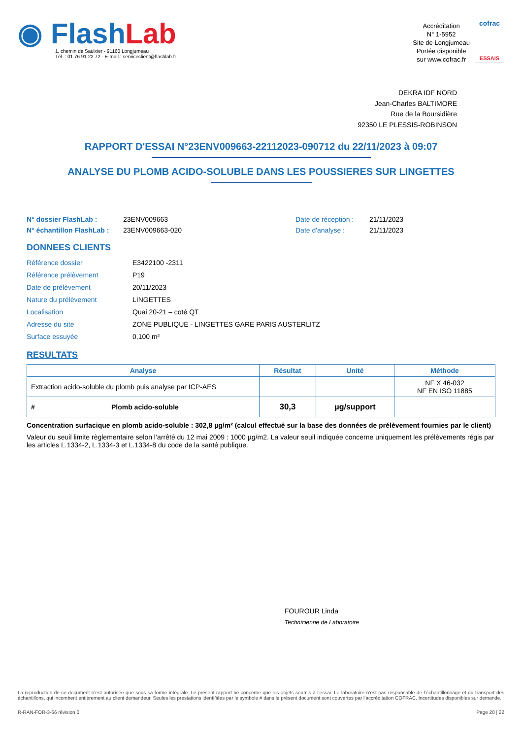◉ FlashLab
1, chemin de Saulxier - 91160 Longjumeau
Tél. : 01 76 91 22 72 - E-mail : serviceclient@flashlab.fr
Accréditation
N° 1-5952
Site de Longjumeau
Portée disponible
sur www.cofrac.fr
cofrac
ESSAIS
DEKRA IDF NORD
Jean-Charles BALTIMORE
Rue de la Boursidière
92350 LE PLESSIS-ROBINSON
RAPPORT D'ESSAI N°23ENV009663-22112023-090712 du 22/11/2023 à 09:07
ANALYSE DU PLOMB ACIDO-SOLUBLE DANS LES POUSSIERES SUR LINGETTES
N° dossier FlashLab :
N° échantillon FlashLab :
23ENV009663
23ENV009663-020
Date de réception :
Date d'analyse :
21/11/2023
21/11/2023
DONNEES CLIENTS
Référence dossier E3422100 -2311
Référence prélèvement P19
Date de prélèvement 20/11/2023
Nature du prélèvement LINGETTES
Localisation Quai 20-21 – coté QT
Adresse du site ZONE PUBLIQUE - LINGETTES GARE PARIS AUSTERLITZ
Surface essuyée 0,100 m²
RESULTATS
| Analyse | Résultat | Unité | Méthode |
| --- | --- | --- | --- |
| Extraction acido-soluble du plomb puis analyse par ICP-AES | | | NF X 46-032 NF EN ISO 11885 |
| # Plomb acido-soluble | 30,3 | µg/support | |
Concentration surfacique en plomb acido-soluble : 302,8 µg/m² (calcul effectué sur la base des données de prélèvement fournies par le client)
Valeur du seuil limite règlementaire selon l’arrêté du 12 mai 2009 : 1000 µg/m2. La valeur seuil indiquée concerne uniquement les prélèvements régis par les articles L.1334-2, L.1334-3 et L.1334-8 du code de la santé publique.
FOUROUR Linda
Technicienne de Laboratoire
La reproduction de ce document n’est autorisée que sous sa forme intégrale. Le présent rapport ne concerne que les objets soumis à l’essai. Le laboratoire n’est pas responsable de l’échantillonnage et du transport des échantillons, qui incombent entièrement au client demandeur. Seules les prestations identifiées par le symbole # dans le présent document sont couvertes par l’accréditation COFRAC. Incertitudes disponibles sur demande.
R-RAN-FOR-3-66 révision 0 Page 20 | 22